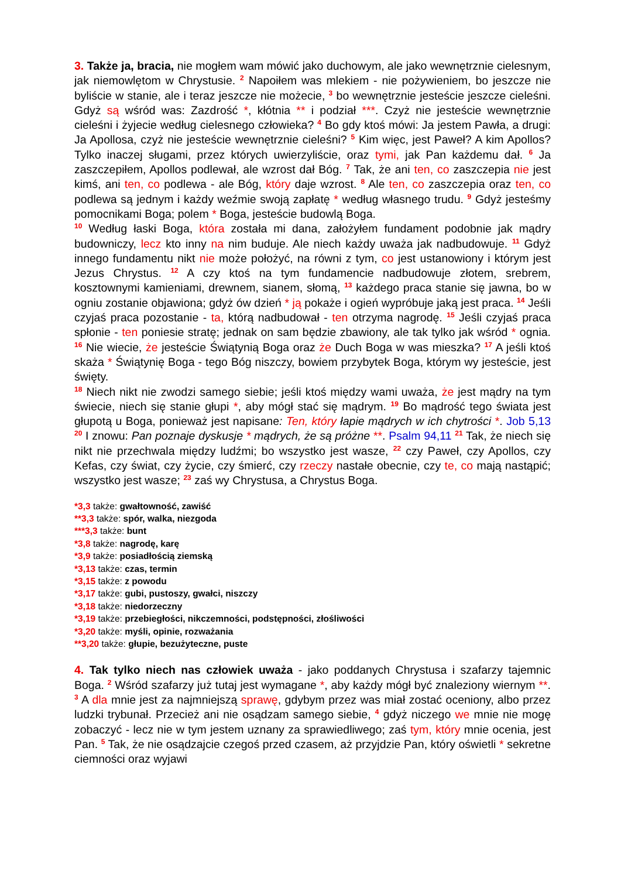3. Także ja, bracia, nie mogłem wam mówić jako duchowym, ale jako wewnętrznie cielesnym, jak niemowlętom w Chrystusie. <sup>2</sup> Napoiłem was mlekiem - nie pożywieniem, bo jeszcze nie byliście w stanie, ale i teraz jeszcze nie możecie, <sup>3</sup> bo wewnętrznie jesteście jeszcze cieleśni. Gdyż są wśród was: Zazdrość *, kłótnia ** i podział ***. Czyż nie jesteście wewnętrznie cieleśni i żyjecie według cielesnego człowieka? <sup>4</sup> Bo gdy ktoś mówi: Ja jestem Pawła, a drugi: Ja Apollosa, czyż nie jesteście wewnętrznie cieleśni? <sup>5</sup> Kim więc, jest Paweł? A kim Apollos? Tylko inaczej sługami, przez których uwierzyliście, oraz tymi, jak Pan każdemu dał. <sup>6</sup> Ja zaszczepiłem, Apollos podlewał, ale wzrost dał Bóg. <sup>7</sup> Tak, że ani ten, co zaszczepia nie jest kimś, ani ten, co podlewa - ale Bóg, który daje wzrost. <sup>8</sup> Ale ten, co zaszczepia oraz ten, co podlewa są jednym i każdy weźmie swoją zapłatę * według własnego trudu. <sup>9</sup> Gdyż jesteśmy pomocnikami Boga; polem * Boga, jesteście budowlą Boga.
<sup>10</sup> Według łaski Boga, która została mi dana, założyłem fundament podobnie jak mądry budowniczy, lecz kto inny na nim buduje. Ale niech każdy uważa jak nadbudowuje. <sup>11</sup> Gdyż innego fundamentu nikt nie może położyć, na równi z tym, co jest ustanowiony i którym jest Jezus Chrystus. <sup>12</sup> A czy ktoś na tym fundamencie nadbudowuje złotem, srebrem, kosztownymi kamieniami, drewnem, sianem, słomą, <sup>13</sup> każdego praca stanie się jawna, bo w ogniu zostanie objawiona; gdyż ów dzień * ją pokaże i ogień wypróbuje jaką jest praca. <sup>14</sup> Jeśli czyjaś praca pozostanie - ta, którą nadbudował - ten otrzyma nagrodę. <sup>15</sup> Jeśli czyjaś praca spłonie - ten poniesie stratę; jednak on sam będzie zbawiony, ale tak tylko jak wśród * ognia. <sup>16</sup> Nie wiecie, że jesteście Świątynią Boga oraz że Duch Boga w was mieszka? <sup>17</sup> A jeśli ktoś skaża * Świątynię Boga - tego Bóg niszczy, bowiem przybytek Boga, którym wy jesteście, jest święty.
<sup>18</sup> Niech nikt nie zwodzi samego siebie; jeśli ktoś między wami uważa, że jest mądry na tym świecie, niech się stanie głupi *, aby mógł stać się mądrym. <sup>19</sup> Bo mądrość tego świata jest głupotą u Boga, ponieważ jest napisane: Ten, który łapie mądrych w ich chytrości *. Job 5,13 <sup>20</sup> I znowu: Pan poznaje dyskusje * mądrych, że są próżne **. Psalm 94,11 <sup>21</sup> Tak, że niech się nikt nie przechwala między ludźmi; bo wszystko jest wasze, <sup>22</sup> czy Paweł, czy Apollos, czy Kefas, czy świat, czy życie, czy śmierć, czy rzeczy nastałe obecnie, czy te, co mają nastąpić; wszystko jest wasze; <sup>23</sup> zaś wy Chrystusa, a Chrystus Boga.
*3,3 także: gwałtowność, zawiść
**3,3 także: spór, walka, niezgoda
***3,3 także: bunt
*3,8 także: nagrodę, karę
*3,9 także: posiadłością ziemską
*3,13 także: czas, termin
*3,15 także: z powodu
*3,17 także: gubi, pustoszy, gwałci, niszczy
*3,18 także: niedorzeczny
*3,19 także: przebiegłości, nikczemności, podstępności, złośliwości
*3,20 także: myśli, opinie, rozważania
**3,20 także: głupie, bezużyteczne, puste
4. Tak tylko niech nas człowiek uważa - jako poddanych Chrystusa i szafarzy tajemnic Boga. <sup>2</sup> Wśród szafarzy już tutaj jest wymagane *, aby każdy mógł być znaleziony wiernym **. <sup>3</sup> A dla mnie jest za najmniejszą sprawę, gdybym przez was miał zostać oceniony, albo przez ludzki trybunał. Przecież ani nie osądzam samego siebie, <sup>4</sup> gdyż niczego we mnie nie mogę zobaczyć - lecz nie w tym jestem uznany za sprawiedliwego; zaś tym, który mnie ocenia, jest Pan. <sup>5</sup> Tak, że nie osądzajcie czegoś przed czasem, aż przyjdzie Pan, który oświetli * sekretne ciemności oraz wyjawi